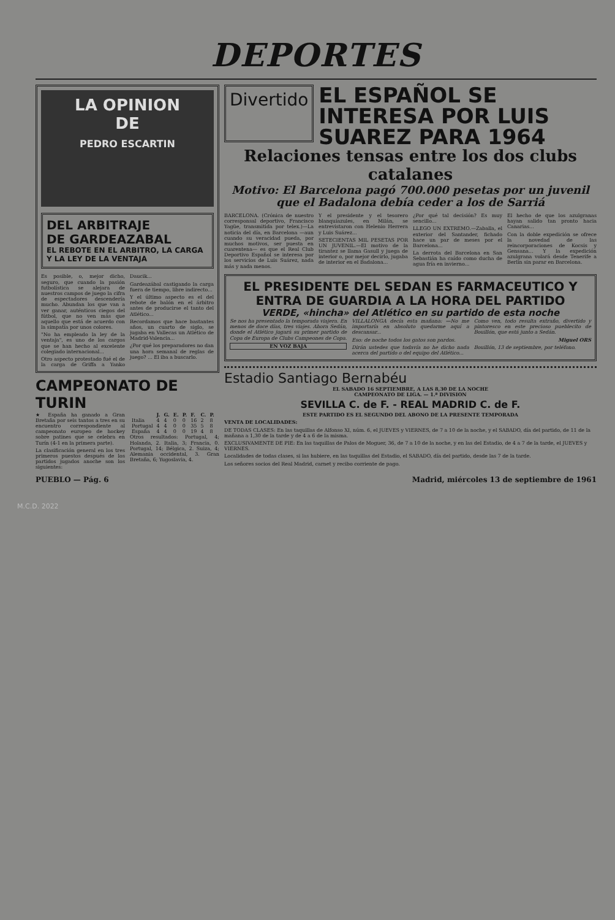DEPORTES
LA OPINION
DE
PEDRO ESCARTIN
DEL ARBITRAJE
DE GARDEAZABAL
EL REBOTE EN EL ARBITRO, LA CARGA Y LA LEY DE LA VENTAJA
Es posible, o, mejor dicho, seguro, que cuando la pasión futbolística se alejara de nuestros campos de juego la cifra de espectadores descendería mucho. Abundan los que van a ver ganar, auténticos ciegos del fútbol, que no ven más que aquello que está de acuerdo con la simpatía por unos colores.
"No ha empleado la ley de la ventaja", es uno de los cargos que se han hecho al excelente colegiado internacional...
Otro aspecto protestado fué el de la carga de Griffa a Yanko Daucik...
Gardeazábal castigando la carga fuera de tiempo, libre indirecto...
Y el último aspecto es el del rebote de balón en el árbitro antes de producirse el tanto del Atlético...
Recordamos que hace bastantes años, un cuarto de siglo, se jugaba en Vallecas un Atlético de Madrid-Valencia...
¿Por qué los preparadores no dan una hora semanal de reglas de juego? ... El iba a buscarlo.
CAMPEONATO DE TURIN
★ España ha ganado a Gran Bretaña por seis tantos a tres en su encuentro correspondiente al campeonato europeo de hockey sobre patines que se celebra en Turín (4-1 en la primera parte).
La clasificación general en los tres primeros puestos después de los partidos jugados anoche son los siguientes:
| | J. | G. | E. | P. | F. | C. | P. |
| --- | --- | --- | --- | --- | --- | --- | --- |
| Italia | 4 | 4 | 0 | 0 | 16 | 2 | 8 |
| Portugal | 4 | 4 | 0 | 0 | 35 | 5 | 8 |
| España | 4 | 4 | 0 | 0 | 19 | 4 | 8 |
Otros resultados: Portugal, 4; Holanda, 2. Italia, 3; Francia, 0. Portugal, 14; Bélgica, 2. Suiza, 4; Alemania occidental, 3. Gran Bretaña, 6; Yugoslavia, 4.
Divertido
EL ESPAÑOL SE INTERESA POR LUIS SUAREZ PARA 1964
Relaciones tensas entre los dos clubs catalanes
Motivo: El Barcelona pagó 700.000 pesetas por un juvenil que el Badalona debía ceder a los de Sarriá
BARCELONA. (Crónica de nuestro corresponsal deportivo, Francisco Yagüe, transmitida por telex.)—La noticia del día, en Barcelona —aun cuando su veracidad pueda, por muchos motivos, ser puesta en cuarentena— es que el Real Club Deportivo Español se interesa por los servicios de Luis Suárez, nada más y nada menos.
Y el presidente y el tesorero blanquiazules, en Milán, se entrevistaron con Helenio Herrera y Luis Suárez...
SETECIENTAS MIL PESETAS POR UN JUVENIL.—El motivo de la tirantez se llama Gasull y juega de interior o, por mejor decirlo, jugaba de interior en el Badalona...
¿Por qué tal decisión? Es muy sencillo...
LLEGO UN EXTREMO.—Zaballa, el exterior del Santander, fichado hace un par de meses por el Barcelona...
La derrota del Barcelona en San Sebastián ha caído como ducha de agua fría en invierno...
El hecho de que los azulgranas hayan salido tan pronto hacia Canarias...
Con la doble expedición se ofrece la novedad de las reincorporaciones de Kocsis y Gensana... Y la expedición azulgrana volará desde Tenerife a Berlín sin parar en Barcelona.
EL PRESIDENTE DEL SEDAN ES FARMACEUTICO Y ENTRA DE GUARDIA A LA HORA DEL PARTIDO
VERDE, «hincha» del Atlético en su partido de esta noche
Se nos ha presentado la temporada viajera. En menos de doce días, tres viajes. Ahora Sedán, donde el Atlético jugará su primer partido de Copa de Europa de Clubs Campeones de Copa.
EN VOZ BAJA
VILLALONGA decía esta mañana: —No me importaría en absoluto quedarme aquí a descansar...
Eso: de noche todos los gatos son pardos.
Dirán ustedes que todavía no he dicho nada acerca del partido o del equipo del Atlético...
Como ven, todo resulta extraño, divertido y pintoresco en este precioso pueblecito de Bouillón, que está junto a Sedán.
Miguel ORS
Bouillón, 13 de septiembre, por teléfono.
Estadio Santiago Bernabéu
EL SABADO 16 SEPTIEMBRE, A LAS 8,30 DE LA NOCHE
CAMPEONATO DE LIGA. — 1.ª DIVISION
SEVILLA C. de F. - REAL MADRID C. de F.
ESTE PARTIDO ES EL SEGUNDO DEL ABONO DE LA PRESENTE TEMPORADA
VENTA DE LOCALIDADES:
DE TODAS CLASES: En las taquillas de Alfonso XI, núm. 6, el JUEVES y VIERNES, de 7 a 10 de la noche, y el SABADO, día del partido, de 11 de la mañana a 1,30 de la tarde y de 4 a 6 de la misma.
EXCLUSIVAMENTE DE PIE: En las taquillas de Palos de Moguer, 36, de 7 a 10 de la noche, y en las del Estadio, de 4 a 7 de la tarde, el JUEVES y VIERNES.
Localidades de todas clases, si las hubiere, en las taquillas del Estadio, el SABADO, día del partido, desde las 7 de la tarde.
Los señores socios del Real Madrid, carnet y recibo corriente de pago.
PUEBLO — Pág. 6 Madrid, miércoles 13 de septiembre de 1961
M.C.D. 2022